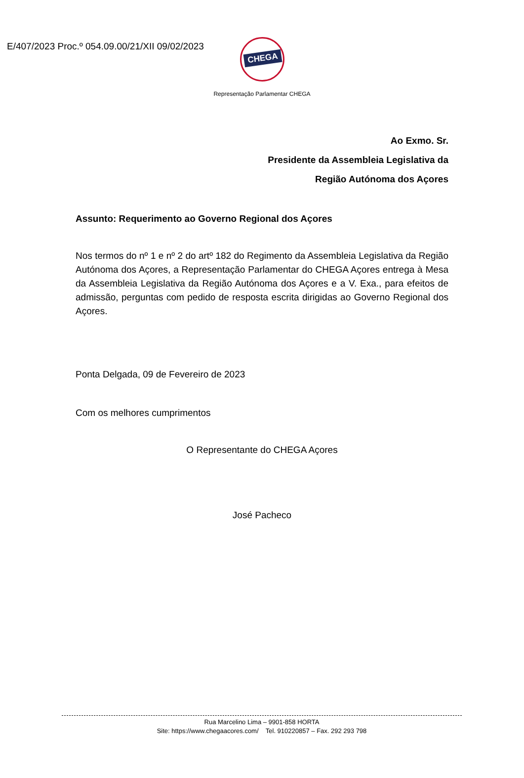E/407/2023 Proc.º 054.09.00/21/XII 09/02/2023
CHEGA
Representação Parlamentar CHEGA
Ao Exmo. Sr.
Presidente da Assembleia Legislativa da
Região Autónoma dos Açores
Assunto: Requerimento ao Governo Regional dos Açores
Nos termos do nº 1 e nº 2 do artº 182 do Regimento da Assembleia Legislativa da Região Autónoma dos Açores, a Representação Parlamentar do CHEGA Açores entrega à Mesa da Assembleia Legislativa da Região Autónoma dos Açores e a V. Exa., para efeitos de admissão, perguntas com pedido de resposta escrita dirigidas ao Governo Regional dos Açores.
Ponta Delgada, 09 de Fevereiro de 2023
Com os melhores cumprimentos
O Representante do CHEGA Açores
José Pacheco
Rua Marcelino Lima – 9901-858 HORTA
Site: https://www.chegaacores.com/ Tel. 910220857 – Fax. 292 293 798